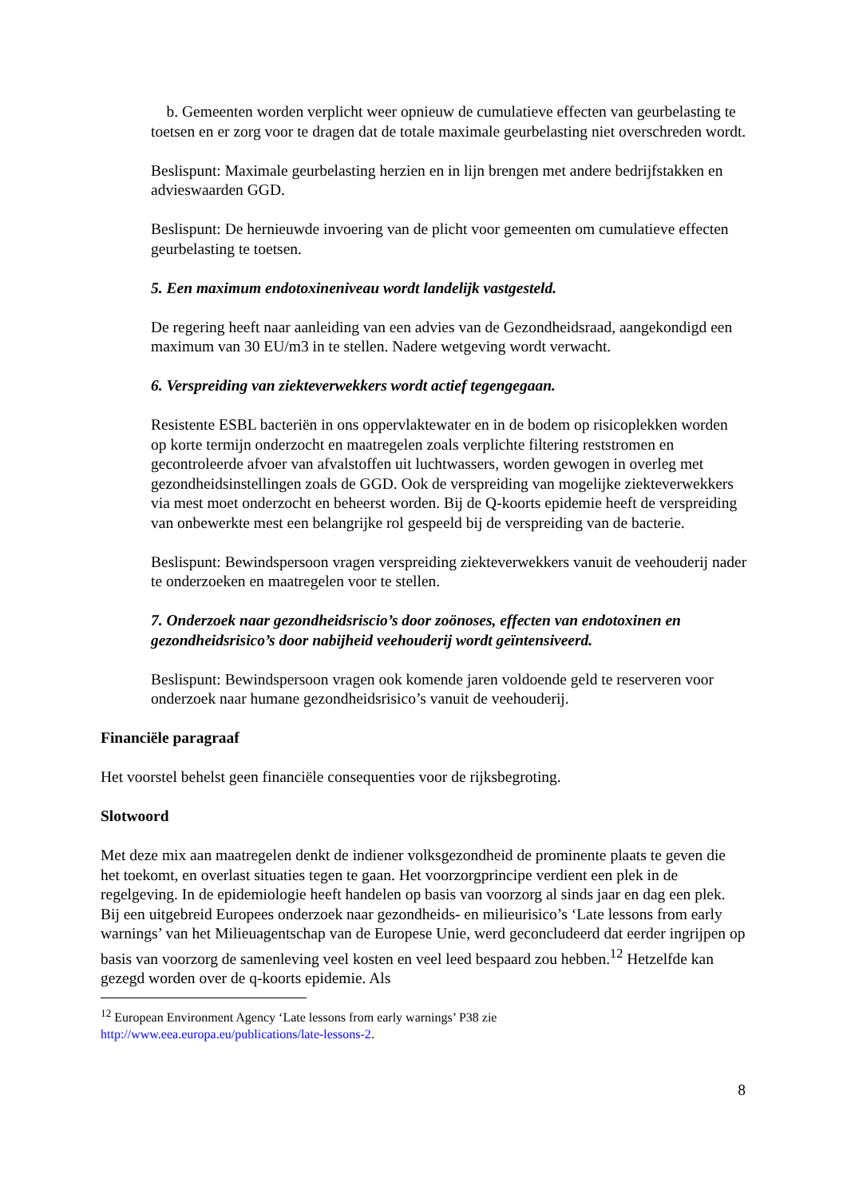b. Gemeenten worden verplicht weer opnieuw de cumulatieve effecten van geurbelasting te toetsen en er zorg voor te dragen dat de totale maximale geurbelasting niet overschreden wordt.
Beslispunt: Maximale geurbelasting herzien en in lijn brengen met andere bedrijfstakken en advieswaarden GGD.
Beslispunt: De hernieuwde invoering van de plicht voor gemeenten om cumulatieve effecten geurbelasting te toetsen.
5. Een maximum endotoxineniveau wordt landelijk vastgesteld.
De regering heeft naar aanleiding van een advies van de Gezondheidsraad, aangekondigd een maximum van 30 EU/m3 in te stellen. Nadere wetgeving wordt verwacht.
6. Verspreiding van ziekteverwekkers wordt actief tegengegaan.
Resistente ESBL bacteriën in ons oppervlaktewater en in de bodem op risicoplekken worden op korte termijn onderzocht en maatregelen zoals verplichte filtering reststromen en gecontroleerde afvoer van afvalstoffen uit luchtwassers, worden gewogen in overleg met gezondheidsinstellingen zoals de GGD. Ook de verspreiding van mogelijke ziekteverwekkers via mest moet onderzocht en beheerst worden. Bij de Q-koorts epidemie heeft de verspreiding van onbewerkte mest een belangrijke rol gespeeld bij de verspreiding van de bacterie.
Beslispunt: Bewindspersoon vragen verspreiding ziekteverwekkers vanuit de veehouderij nader te onderzoeken en maatregelen voor te stellen.
7. Onderzoek naar gezondheidsriscio’s door zoönoses, effecten van endotoxinen en gezondheidsrisico’s door nabijheid veehouderij wordt geïntensiveerd.
Beslispunt: Bewindspersoon vragen ook komende jaren voldoende geld te reserveren voor onderzoek naar humane gezondheidsrisico’s vanuit de veehouderij.
Financiële paragraaf
Het voorstel behelst geen financiële consequenties voor de rijksbegroting.
Slotwoord
Met deze mix aan maatregelen denkt de indiener volksgezondheid de prominente plaats te geven die het toekomt, en overlast situaties tegen te gaan. Het voorzorgprincipe verdient een plek in de regelgeving. In de epidemiologie heeft handelen op basis van voorzorg al sinds jaar en dag een plek. Bij een uitgebreid Europees onderzoek naar gezondheids- en milieurisico’s ‘Late lessons from early warnings’ van het Milieuagentschap van de Europese Unie, werd geconcludeerd dat eerder ingrijpen op basis van voorzorg de samenleving veel kosten en veel leed bespaard zou hebben.<sup>12</sup> Hetzelfde kan gezegd worden over de q-koorts epidemie. Als
<sup>12</sup> European Environment Agency ‘Late lessons from early warnings’ P38 zie
http://www.eea.europa.eu/publications/late-lessons-2.
8